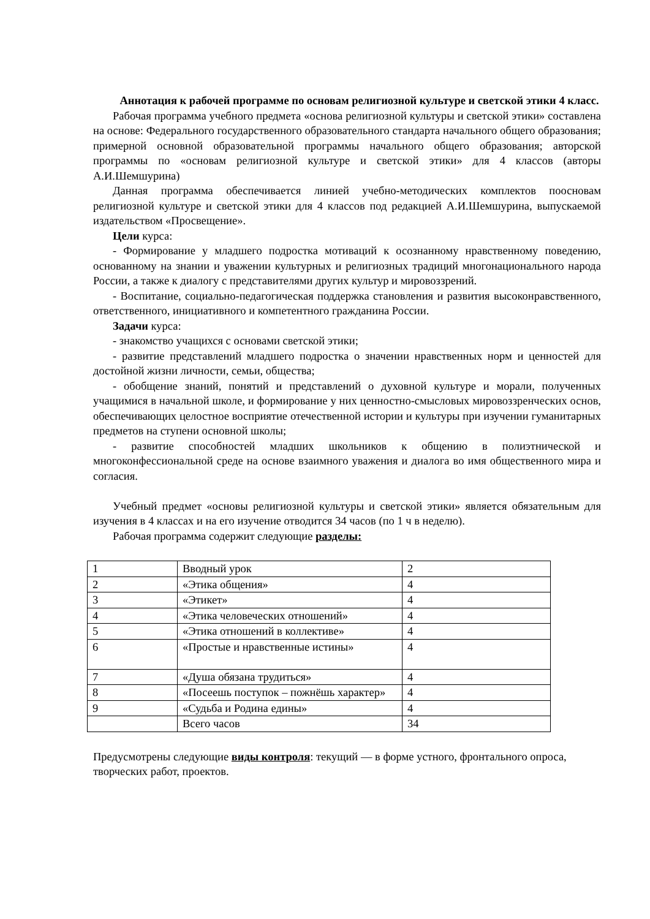Аннотация к рабочей программе по основам религиозной культуре и светской этики 4 класс.
Рабочая программа учебного предмета «основа религиозной культуры и светской этики» составлена на основе: Федерального государственного образовательного стандарта начального общего образования; примерной основной образовательной программы начального общего образования; авторской программы по «основам религиозной культуре и светской этики» для 4 классов (авторы А.И.Шемшурина)
Данная программа обеспечивается линией учебно-методических комплектов поосновам религиозной культуре и светской этики для 4 классов под редакцией А.И.Шемшурина, выпускаемой издательством «Просвещение».
Цели курса:
- Формирование у младшего подростка мотиваций к осознанному нравственному поведению, основанному на знании и уважении культурных и религиозных традиций многонационального народа России, а также к диалогу с представителями других культур и мировоззрений.
- Воспитание, социально-педагогическая поддержка становления и развития высоконравственного, ответственного, инициативного и компетентного гражданина России.
Задачи курса:
- знакомство учащихся с основами светской этики;
- развитие представлений младшего подростка о значении нравственных норм и ценностей для достойной жизни личности, семьи, общества;
- обобщение знаний, понятий и представлений о духовной культуре и морали, полученных учащимися в начальной школе, и формирование у них ценностно-смысловых мировоззренческих основ, обеспечивающих целостное восприятие отечественной истории и культуры при изучении гуманитарных предметов на ступени основной школы;
- развитие способностей младших школьников к общению в полиэтнической и многоконфессиональной среде на основе взаимного уважения и диалога во имя общественного мира и согласия.
Учебный предмет «основы религиозной культуры и светской этики» является обязательным для изучения в 4 классах и на его изучение отводится 34 часов (по 1 ч в неделю).
Рабочая программа содержит следующие разделы:
| 1 | Вводный урок | 2 |
| 2 | «Этика общения» | 4 |
| 3 | «Этикет» | 4 |
| 4 | «Этика человеческих отношений» | 4 |
| 5 | «Этика отношений в коллективе» | 4 |
| 6 | «Простые и нравственные истины» | 4 |
| 7 | «Душа обязана трудиться» | 4 |
| 8 | «Посеешь поступок – пожнёшь характер» | 4 |
| 9 | «Судьба и Родина едины» | 4 |
| | Всего часов | 34 |
Предусмотрены следующие виды контроля: текущий — в форме устного, фронтального опроса, творческих работ, проектов.